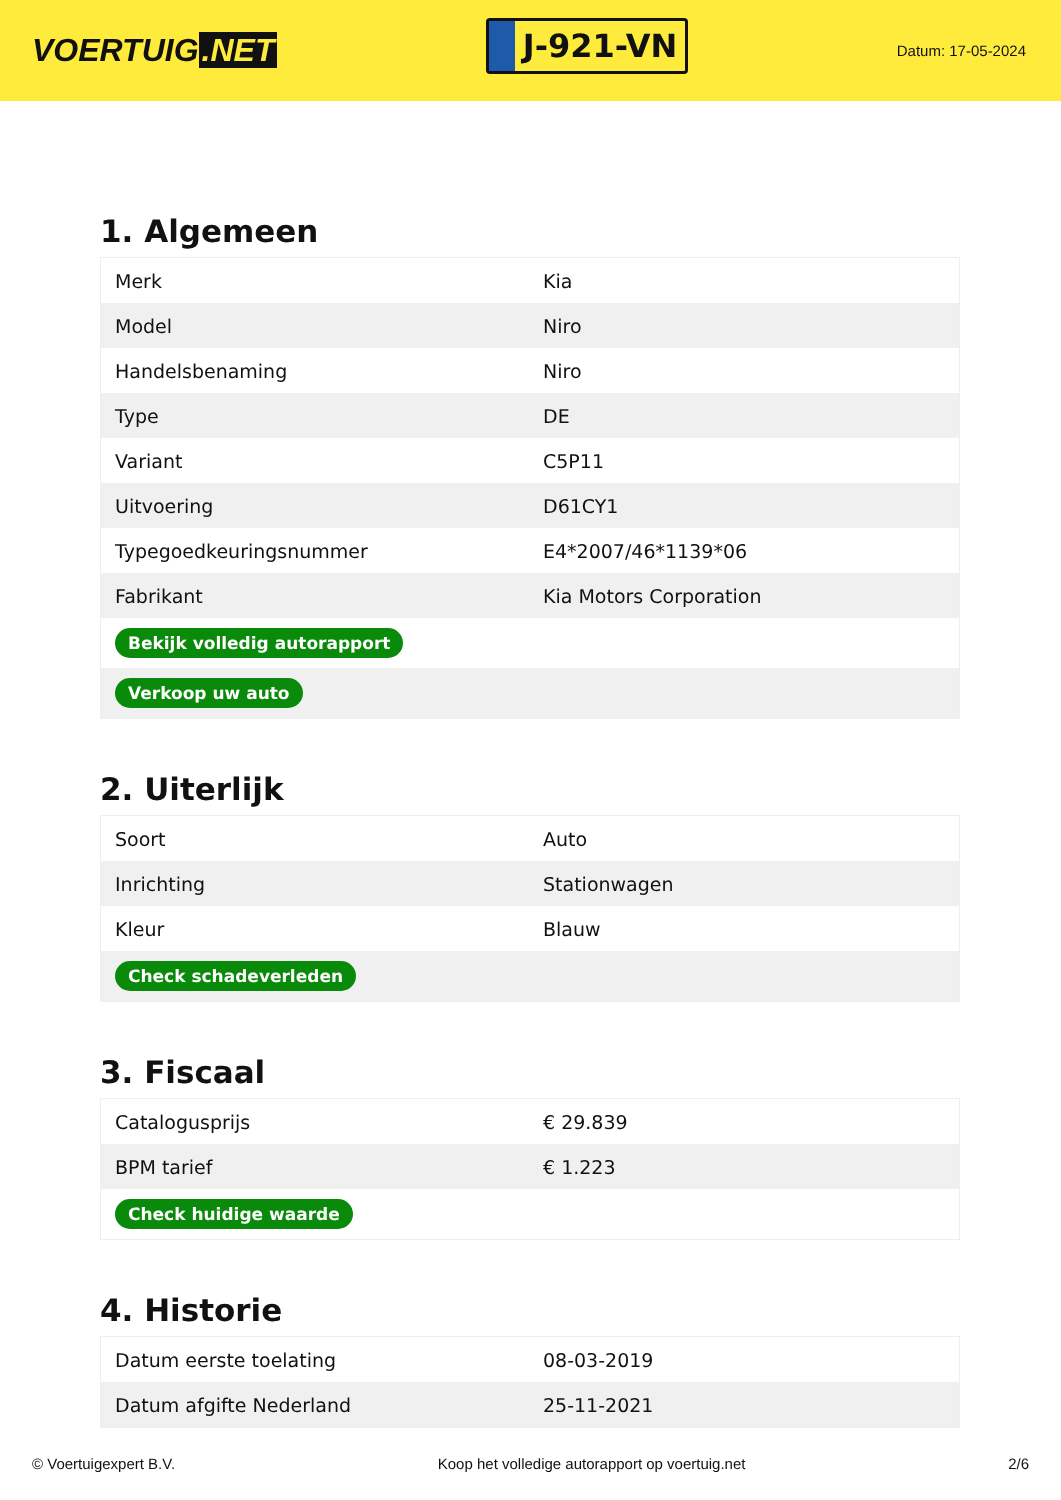VOERTUIG.NET
J-921-VN
Datum: 17-05-2024
1. Algemeen
| Merk | Kia |
| Model | Niro |
| Handelsbenaming | Niro |
| Type | DE |
| Variant | C5P11 |
| Uitvoering | D61CY1 |
| Typegoedkeuringsnummer | E4*2007/46*1139*06 |
| Fabrikant | Kia Motors Corporation |
| Bekijk volledig autorapport | |
| Verkoop uw auto | |
2. Uiterlijk
| Soort | Auto |
| Inrichting | Stationwagen |
| Kleur | Blauw |
| Check schadeverleden | |
3. Fiscaal
| Catalogusprijs | € 29.839 |
| BPM tarief | € 1.223 |
| Check huidige waarde | |
4. Historie
| Datum eerste toelating | 08-03-2019 |
| Datum afgifte Nederland | 25-11-2021 |
© Voertuigexpert B.V. Koop het volledige autorapport op voertuig.net 2/6